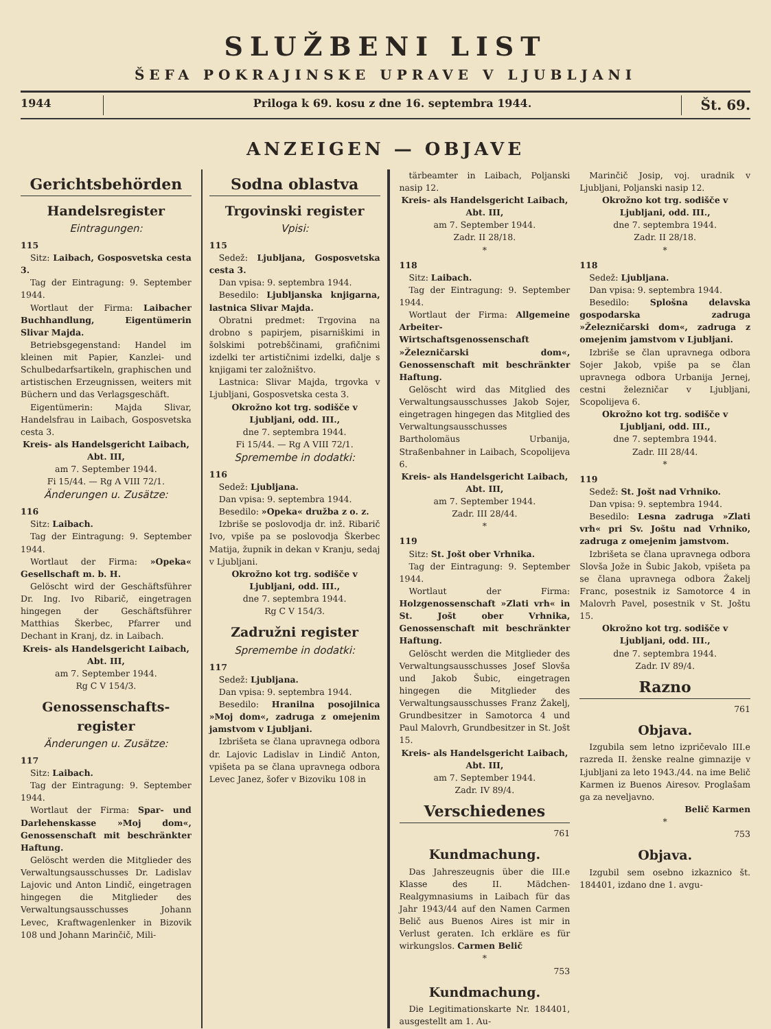SLUŽBENI LIST
ŠEFA POKRAJINSKE UPRAVE V LJUBLJANI
1944 Priloga k 69. kosu z dne 16. septembra 1944.
Št. 69.
ANZEIGEN — OBJAVE
Gerichtsbehörden
Handelsregister
Eintragungen:
115
Sitz: Laibach, Gosposvetska cesta 3.
Tag der Eintragung: 9. September 1944.
Wortlaut der Firma: Laibacher Buchhandlung, Eigentümerin Slivar Majda.
Betriebsgegenstand: Handel im kleinen mit Papier, Kanzlei- und Schulbedarfsartikeln, graphischen und artistischen Erzeugnissen, weiters mit Büchern und das Verlagsgeschäft.
Eigentümerin: Majda Slivar, Handelsfrau in Laibach, Gosposvetska cesta 3.
Kreis- als Handelsgericht Laibach, Abt. III,
am 7. September 1944.
Fi 15/44. — Rg A VIII 72/1.
Änderungen u. Zusätze:
116
Sitz: Laibach.
Tag der Eintragung: 9. September 1944.
Wortlaut der Firma: »Opeka« Gesellschaft m. b. H.
Gelöscht wird der Geschäftsführer Dr. Ing. Ivo Ribarič, eingetragen hingegen der Geschäftsführer Matthias Škerbec, Pfarrer und Dechant in Kranj, dz. in Laibach.
Kreis- als Handelsgericht Laibach, Abt. III,
am 7. September 1944.
Rg C V 154/3.
Genossenschafts-register
Änderungen u. Zusätze:
117
Sitz: Laibach.
Tag der Eintragung: 9. September 1944.
Wortlaut der Firma: Spar- und Darlehenskasse »Moj dom«, Genossenschaft mit beschränkter Haftung.
Gelöscht werden die Mitglieder des Verwaltungsausschusses Dr. Ladislav Lajovic und Anton Lindič, eingetragen hingegen die Mitglieder des Verwaltungsausschusses Johann Levec, Kraftwagenlenker in Bizovik 108 und Johann Marinčič, Mili-
Sodna oblastva
Trgovinski register
Vpisi:
115
Sedež: Ljubljana, Gosposvetska cesta 3.
Dan vpisa: 9. septembra 1944.
Besedilo: Ljubljanska knjigarna, lastnica Slivar Majda.
Obratni predmet: Trgovina na drobno s papirjem, pisarniškimi in šolskimi potrebščinami, grafičnimi izdelki ter artističnimi izdelki, dalje s knjigami ter založništvo.
Lastnica: Slivar Majda, trgovka v Ljubljani, Gosposvetska cesta 3.
Okrožno kot trg. sodišče v Ljubljani, odd. III.,
dne 7. septembra 1944.
Fi 15/44. — Rg A VIII 72/1.
Spremembe in dodatki:
116
Sedež: Ljubljana.
Dan vpisa: 9. septembra 1944.
Besedilo: »Opeka« družba z o. z.
Izbriše se poslovodja dr. inž. Ribarič Ivo, vpiše pa se poslovodja Škerbec Matija, župnik in dekan v Kranju, sedaj v Ljubljani.
Okrožno kot trg. sodišče v Ljubljani, odd. III.,
dne 7. septembra 1944.
Rg C V 154/3.
Zadružni register
Spremembe in dodatki:
117
Sedež: Ljubljana.
Dan vpisa: 9. septembra 1944.
Besedilo: Hranilna posojilnica »Moj dom«, zadruga z omejenim jamstvom v Ljubljani.
Izbrišeta se člana upravnega odbora dr. Lajovic Ladislav in Lindič Anton, vpišeta pa se člana upravnega odbora Levec Janez, šofer v Bizoviku 108 in
tärbeamter in Laibach, Poljanski nasip 12.
Kreis- als Handelsgericht Laibach, Abt. III,
am 7. September 1944.
Zadr. II 28/18.
*
118
Sitz: Laibach.
Tag der Eintragung: 9. September 1944.
Wortlaut der Firma: Allgemeine Arbeiter-Wirtschaftsgenossenschaft »Železničarski dom«, Genossenschaft mit beschränkter Haftung.
Gelöscht wird das Mitglied des Verwaltungsausschusses Jakob Sojer, eingetragen hingegen das Mitglied des Verwaltungsausschusses Bartholomäus Urbanija, Straßenbahner in Laibach, Scopolijeva 6.
Kreis- als Handelsgericht Laibach, Abt. III,
am 7. September 1944.
Zadr. III 28/44.
*
119
Sitz: St. Jošt ober Vrhnika.
Tag der Eintragung: 9. September 1944.
Wortlaut der Firma: Holzgenossenschaft »Zlati vrh« in St. Jošt ober Vrhnika, Genossenschaft mit beschränkter Haftung.
Gelöscht werden die Mitglieder des Verwaltungsausschusses Josef Slovša und Jakob Šubic, eingetragen hingegen die Mitglieder des Verwaltungsausschusses Franz Žakelj, Grundbesitzer in Samotorca 4 und Paul Malovrh, Grundbesitzer in St. Jošt 15.
Kreis- als Handelsgericht Laibach, Abt. III,
am 7. September 1944.
Zadr. IV 89/4.
Verschiedenes
761
Kundmachung.
Das Jahreszeugnis über die III.e Klasse des II. Mädchen-Realgymnasiums in Laibach für das Jahr 1943/44 auf den Namen Carmen Belič aus Buenos Aires ist mir in Verlust geraten. Ich erkläre es für wirkungslos. Carmen Belič
*
753
Kundmachung.
Die Legitimationskarte Nr. 184401, ausgestellt am 1. Au-
Marinčič Josip, voj. uradnik v Ljubljani, Poljanski nasip 12.
Okrožno kot trg. sodišče v Ljubljani, odd. III.,
dne 7. septembra 1944.
Zadr. II 28/18.
*
118
Sedež: Ljubljana.
Dan vpisa: 9. septembra 1944.
Besedilo: Splošna delavska gospodarska zadruga »Železničarski dom«, zadruga z omejenim jamstvom v Ljubljani.
Izbriše se član upravnega odbora Sojer Jakob, vpiše pa se član upravnega odbora Urbanija Jernej, cestni železničar v Ljubljani, Scopolijeva 6.
Okrožno kot trg. sodišče v Ljubljani, odd. III.,
dne 7. septembra 1944.
Zadr. III 28/44.
*
119
Sedež: St. Jošt nad Vrhniko.
Dan vpisa: 9. septembra 1944.
Besedilo: Lesna zadruga »Zlati vrh« pri Sv. Joštu nad Vrhniko, zadruga z omejenim jamstvom.
Izbrišeta se člana upravnega odbora Slovša Jože in Šubic Jakob, vpišeta pa se člana upravnega odbora Žakelj Franc, posestnik iz Samotorce 4 in Malovrh Pavel, posestnik v St. Joštu 15.
Okrožno kot trg. sodišče v Ljubljani, odd. III.,
dne 7. septembra 1944.
Zadr. IV 89/4.
Razno
761
Objava.
Izgubila sem letno izpričevalo III.e razreda II. ženske realne gimnazije v Ljubljani za leto 1943./44. na ime Belič Karmen iz Buenos Airesov. Proglašam ga za neveljavno.
Belič Karmen
*
753
Objava.
Izgubil sem osebno izkaznico št. 184401, izdano dne 1. avgu-